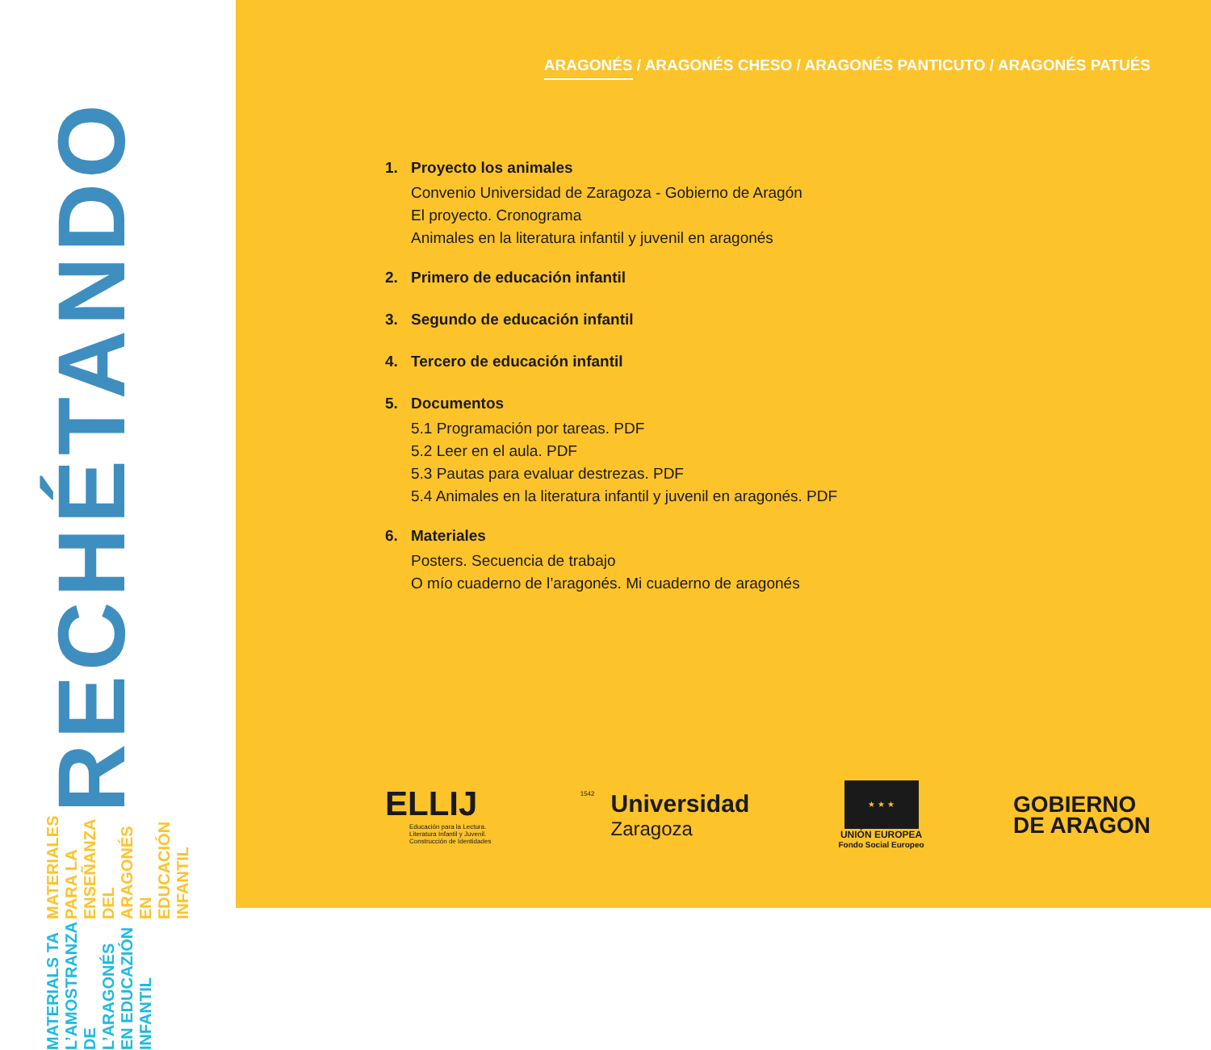RECHÉTANDO MATERIALES PARA LA ENSEÑANZA DEL ARAGONÉS EN EDUCACIÓN INFANTIL MATERIALS TA L’AMOSTRANZA DE L’ARAGONÉS EN EDUCAZIÓN INFANTIL
ARAGONÉS / ARAGONÉS CHESO / ARAGONÉS PANTICUTO / ARAGONÉS PATUÉS
1. Proyecto los animales
Convenio Universidad de Zaragoza - Gobierno de Aragón
El proyecto. Cronograma
Animales en la literatura infantil y juvenil en aragonés
2. Primero de educación infantil
3. Segundo de educación infantil
4. Tercero de educación infantil
5. Documentos
5.1 Programación por tareas. PDF
5.2 Leer en el aula. PDF
5.3 Pautas para evaluar destrezas. PDF
5.4 Animales en la literatura infantil y juvenil en aragonés. PDF
6. Materiales
Posters. Secuencia de trabajo
O mío cuaderno de l’aragonés. Mi cuaderno de aragonés
ELLIJ
Educación para la Lectura.
Literatura Infantil y Juvenil.
Construcción de Identidades
1542
Universidad
Zaragoza
★ ★ ★
UNIÓN EUROPEA
Fondo Social Europeo
GOBIERNO
DE ARAGON